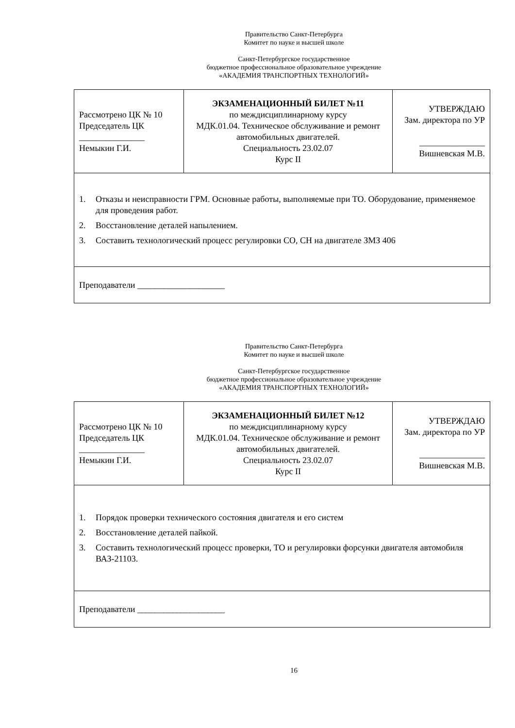Правительство Санкт-Петербурга
Комитет по науке и высшей школе
Санкт-Петербургское государственное
бюджетное профессиональное образовательное учреждение
«АКАДЕМИЯ ТРАНСПОРТНЫХ ТЕХНОЛОГИЙ»
| Рассмотрено ЦК № 10 Председатель ЦК _______________ Немыкин Г.И. | ЭКЗАМЕНАЦИОННЫЙ БИЛЕТ №11 по междисциплинарному курсу МДК.01.04. Техническое обслуживание и ремонт автомобильных двигателей. Специальность 23.02.07 Курс II | УТВЕРЖДАЮ Зам. директора по УР _______________ Вишневская М.В. |
| 1. Отказы и неисправности ГРМ. Основные работы, выполняемые при ТО. Оборудование, применяемое для проведения работ. 2. Восстановление деталей напылением. 3. Составить технологический процесс регулировки CO, CH на двигателе ЗМЗ 406 | | |
| Преподаватели ____________________ | | |
Правительство Санкт-Петербурга
Комитет по науке и высшей школе
Санкт-Петербургское государственное
бюджетное профессиональное образовательное учреждение
«АКАДЕМИЯ ТРАНСПОРТНЫХ ТЕХНОЛОГИЙ»
| Рассмотрено ЦК № 10 Председатель ЦК _______________ Немыкин Г.И. | ЭКЗАМЕНАЦИОННЫЙ БИЛЕТ №12 по междисциплинарному курсу МДК.01.04. Техническое обслуживание и ремонт автомобильных двигателей. Специальность 23.02.07 Курс II | УТВЕРЖДАЮ Зам. директора по УР _______________ Вишневская М.В. |
| 1. Порядок проверки технического состояния двигателя и его систем 2. Восстановление деталей пайкой. 3. Составить технологический процесс проверки, ТО и регулировки форсунки двигателя автомобиля ВАЗ-21103. | | |
| Преподаватели ____________________ | | |
16